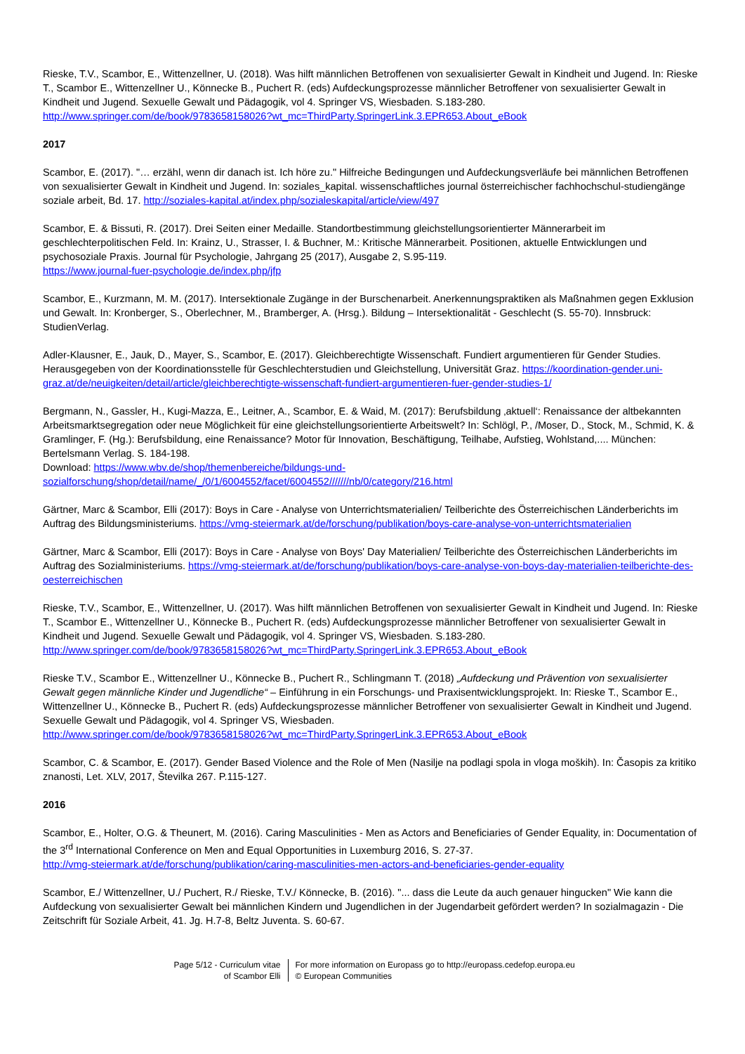Rieske, T.V., Scambor, E., Wittenzellner, U. (2018). Was hilft männlichen Betroffenen von sexualisierter Gewalt in Kindheit und Jugend. In: Rieske T., Scambor E., Wittenzellner U., Könnecke B., Puchert R. (eds) Aufdeckungsprozesse männlicher Betroffener von sexualisierter Gewalt in Kindheit und Jugend. Sexuelle Gewalt und Pädagogik, vol 4. Springer VS, Wiesbaden. S.183-280. http://www.springer.com/de/book/9783658158026?wt_mc=ThirdParty.SpringerLink.3.EPR653.About_eBook
2017
Scambor, E. (2017). "… erzähl, wenn dir danach ist. Ich höre zu." Hilfreiche Bedingungen und Aufdeckungsverläufe bei männlichen Betroffenen von sexualisierter Gewalt in Kindheit und Jugend. In: soziales_kapital. wissenschaftliches journal österreichischer fachhochschul-studiengänge soziale arbeit, Bd. 17. http://soziales-kapital.at/index.php/sozialeskapital/article/view/497
Scambor, E. & Bissuti, R. (2017). Drei Seiten einer Medaille. Standortbestimmung gleichstellungsorientierter Männerarbeit im geschlechterpolitischen Feld. In: Krainz, U., Strasser, I. & Buchner, M.: Kritische Männerarbeit. Positionen, aktuelle Entwicklungen und psychosoziale Praxis. Journal für Psychologie, Jahrgang 25 (2017), Ausgabe 2, S.95-119.
https://www.journal-fuer-psychologie.de/index.php/jfp
Scambor, E., Kurzmann, M. M. (2017). Intersektionale Zugänge in der Burschenarbeit. Anerkennungspraktiken als Maßnahmen gegen Exklusion und Gewalt. In: Kronberger, S., Oberlechner, M., Bramberger, A. (Hrsg.). Bildung – Intersektionalität - Geschlecht (S. 55-70). Innsbruck: StudienVerlag.
Adler-Klausner, E., Jauk, D., Mayer, S., Scambor, E. (2017). Gleichberechtigte Wissenschaft. Fundiert argumentieren für Gender Studies. Herausgegeben von der Koordinationsstelle für Geschlechterstudien und Gleichstellung, Universität Graz. https://koordination-gender.uni-graz.at/de/neuigkeiten/detail/article/gleichberechtigte-wissenschaft-fundiert-argumentieren-fuer-gender-studies-1/
Bergmann, N., Gassler, H., Kugi-Mazza, E., Leitner, A., Scambor, E. & Waid, M. (2017): Berufsbildung ‚aktuell‘: Renaissance der altbekannten Arbeitsmarktsegregation oder neue Möglichkeit für eine gleichstellungsorientierte Arbeitswelt? In: Schlögl, P., /Moser, D., Stock, M., Schmid, K. & Gramlinger, F. (Hg.): Berufsbildung, eine Renaissance? Motor für Innovation, Beschäftigung, Teilhabe, Aufstieg, Wohlstand,.... München: Bertelsmann Verlag. S. 184-198.
Download: https://www.wbv.de/shop/themenbereiche/bildungs-und-sozialforschung/shop/detail/name/_/0/1/6004552/facet/6004552///////nb/0/category/216.html
Gärtner, Marc & Scambor, Elli (2017): Boys in Care - Analyse von Unterrichtsmaterialien/ Teilberichte des Österreichischen Länderberichts im Auftrag des Bildungsministeriums. https://vmg-steiermark.at/de/forschung/publikation/boys-care-analyse-von-unterrichtsmaterialien
Gärtner, Marc & Scambor, Elli (2017): Boys in Care - Analyse von Boys' Day Materialien/ Teilberichte des Österreichischen Länderberichts im Auftrag des Sozialministeriums. https://vmg-steiermark.at/de/forschung/publikation/boys-care-analyse-von-boys-day-materialien-teilberichte-des-oesterreichischen
Rieske, T.V., Scambor, E., Wittenzellner, U. (2017). Was hilft männlichen Betroffenen von sexualisierter Gewalt in Kindheit und Jugend. In: Rieske T., Scambor E., Wittenzellner U., Könnecke B., Puchert R. (eds) Aufdeckungsprozesse männlicher Betroffener von sexualisierter Gewalt in Kindheit und Jugend. Sexuelle Gewalt und Pädagogik, vol 4. Springer VS, Wiesbaden. S.183-280. http://www.springer.com/de/book/9783658158026?wt_mc=ThirdParty.SpringerLink.3.EPR653.About_eBook
Rieske T.V., Scambor E., Wittenzellner U., Könnecke B., Puchert R., Schlingmann T. (2018) „Aufdeckung und Prävention von sexualisierter Gewalt gegen männliche Kinder und Jugendliche“ – Einführung in ein Forschungs- und Praxisentwicklungsprojekt. In: Rieske T., Scambor E., Wittenzellner U., Könnecke B., Puchert R. (eds) Aufdeckungsprozesse männlicher Betroffener von sexualisierter Gewalt in Kindheit und Jugend. Sexuelle Gewalt und Pädagogik, vol 4. Springer VS, Wiesbaden.
http://www.springer.com/de/book/9783658158026?wt_mc=ThirdParty.SpringerLink.3.EPR653.About_eBook
Scambor, C. & Scambor, E. (2017). Gender Based Violence and the Role of Men (Nasilje na podlagi spola in vloga moških). In: Časopis za kritiko znanosti, Let. XLV, 2017, Številka 267. P.115-127.
2016
Scambor, E., Holter, O.G. & Theunert, M. (2016). Caring Masculinities - Men as Actors and Beneficiaries of Gender Equality, in: Documentation of the 3<sup>rd</sup> International Conference on Men and Equal Opportunities in Luxemburg 2016, S. 27-37.
http://vmg-steiermark.at/de/forschung/publikation/caring-masculinities-men-actors-and-beneficiaries-gender-equality
Scambor, E./ Wittenzellner, U./ Puchert, R./ Rieske, T.V./ Könnecke, B. (2016). "... dass die Leute da auch genauer hingucken" Wie kann die Aufdeckung von sexualisierter Gewalt bei männlichen Kindern und Jugendlichen in der Jugendarbeit gefördert werden? In sozialmagazin - Die Zeitschrift für Soziale Arbeit, 41. Jg. H.7-8, Beltz Juventa. S. 60-67.
Page 5/12 - Curriculum vitae of Scambor Elli
For more information on Europass go to http://europass.cedefop.europa.eu
© European Communities